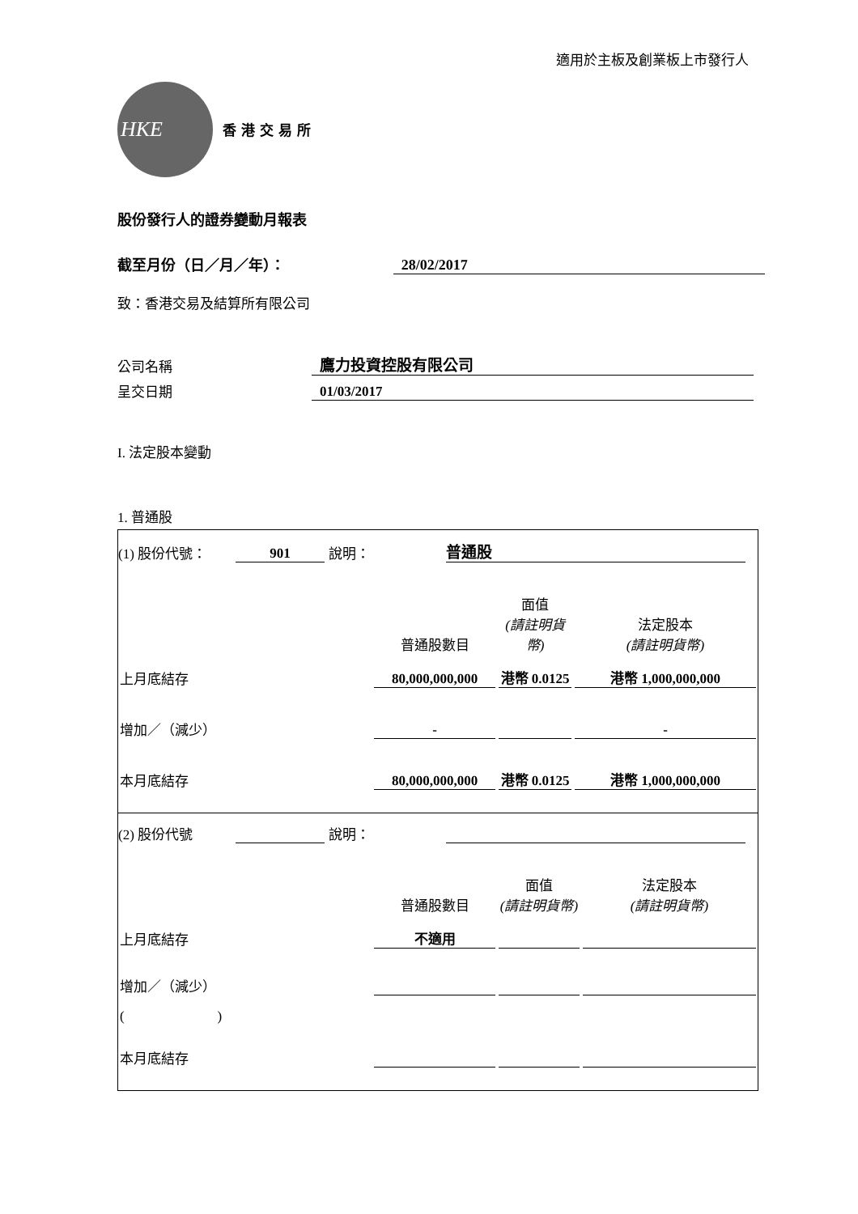適用於主板及創業板上市發行人
HKE
香港交易所
股份發行人的證券變動月報表
截至月份（日／月／年）：
28/02/2017
致：香港交易及結算所有限公司
公司名稱
鷹力投資控股有限公司
呈交日期
01/03/2017
I. 法定股本變動
1. 普通股
(1) 股份代號：
901
說明：
普通股
| | 普通股數目 | 面值 (請註明貨幣) | 法定股本 (請註明貨幣) |
| 上月底結存 | 80,000,000,000 | 港幣 0.0125 | 港幣 1,000,000,000 |
| 增加／（減少） | - | | - |
| 本月底結存 | 80,000,000,000 | 港幣 0.0125 | 港幣 1,000,000,000 |
(2) 股份代號
說明：
| | 普通股數目 | 面值 (請註明貨幣) | 法定股本 (請註明貨幣) |
| 上月底結存 | 不適用 | | |
| 增加／（減少） | | | |
| ( ) | | | |
| 本月底結存 | | | |